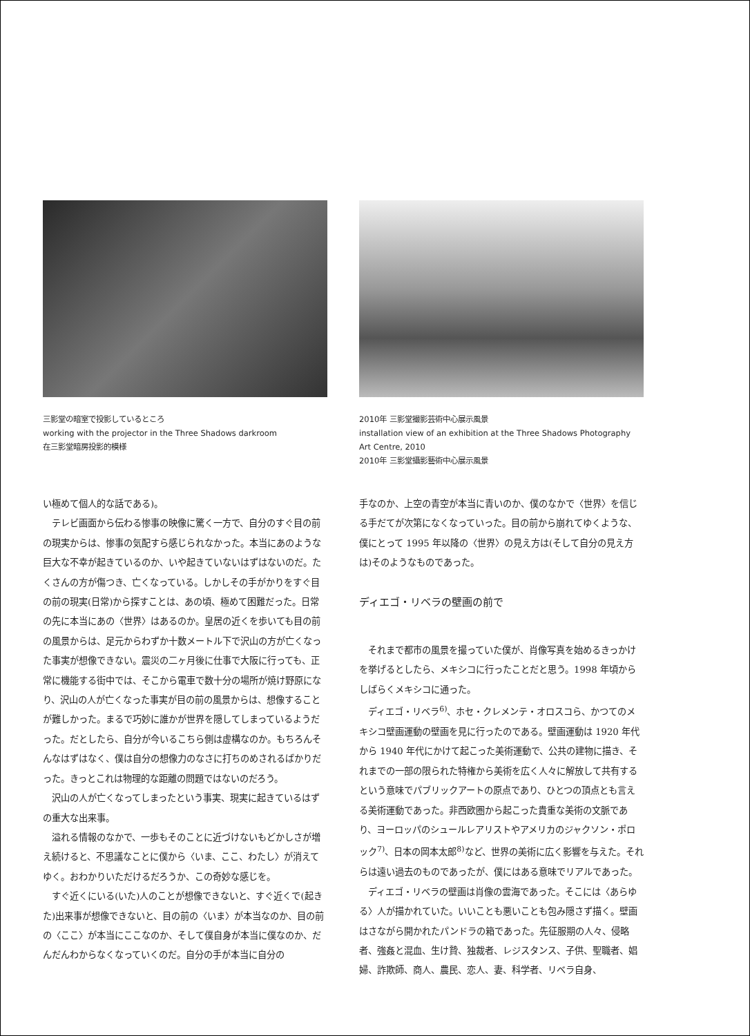三影堂の暗室で投影しているところ
working with the projector in the Three Shadows darkroom
在三影堂暗房投影的模様
2010年 三影堂撮影芸術中心展示風景
installation view of an exhibition at the Three Shadows Photography Art Centre, 2010
2010年 三影堂攝影藝術中心展示風景
い極めて個人的な話である)。
テレビ画面から伝わる惨事の映像に驚く一方で、自分のすぐ目の前の現実からは、惨事の気配すら感じられなかった。本当にあのような巨大な不幸が起きているのか、いや起きていないはずはないのだ。たくさんの方が傷つき、亡くなっている。しかしその手がかりをすぐ目の前の現実(日常)から探すことは、あの頃、極めて困難だった。日常の先に本当にあの〈世界〉はあるのか。皇居の近くを歩いても目の前の風景からは、足元からわずか十数メートル下で沢山の方が亡くなった事実が想像できない。震災の二ヶ月後に仕事で大阪に行っても、正常に機能する街中では、そこから電車で数十分の場所が焼け野原になり、沢山の人が亡くなった事実が目の前の風景からは、想像することが難しかった。まるで巧妙に誰かが世界を隠してしまっているようだった。だとしたら、自分が今いるこちら側は虚構なのか。もちろんそんなはずはなく、僕は自分の想像力のなさに打ちのめされるばかりだった。きっとこれは物理的な距離の問題ではないのだろう。
沢山の人が亡くなってしまったという事実、現実に起きているはずの重大な出来事。
溢れる情報のなかで、一歩もそのことに近づけないもどかしさが増え続けると、不思議なことに僕から〈いま、ここ、わたし〉が消えてゆく。おわかりいただけるだろうか、この奇妙な感じを。
すぐ近くにいる(いた)人のことが想像できないと、すぐ近くで(起きた)出来事が想像できないと、目の前の〈いま〉が本当なのか、目の前の〈ここ〉が本当にここなのか、そして僕自身が本当に僕なのか、だんだんわからなくなっていくのだ。自分の手が本当に自分の
手なのか、上空の青空が本当に青いのか、僕のなかで〈世界〉を信じる手だてが次第になくなっていった。目の前から崩れてゆくような、僕にとって 1995 年以降の〈世界〉の見え方は(そして自分の見え方は)そのようなものであった。
ディエゴ・リベラの壁画の前で
それまで都市の風景を撮っていた僕が、肖像写真を始めるきっかけを挙げるとしたら、メキシコに行ったことだと思う。1998 年頃からしばらくメキシコに通った。
ディエゴ・リベラ<sup>6)</sup>、ホセ・クレメンテ・オロスコら、かつてのメキシコ壁画運動の壁画を見に行ったのである。壁画運動は 1920 年代から 1940 年代にかけて起こった美術運動で、公共の建物に描き、それまでの一部の限られた特権から美術を広く人々に解放して共有するという意味でパブリックアートの原点であり、ひとつの頂点とも言える美術運動であった。非西欧圏から起こった貴重な美術の文脈であり、ヨーロッパのシュールレアリストやアメリカのジャクソン・ポロック<sup>7)</sup>、日本の岡本太郎<sup>8)</sup>など、世界の美術に広く影響を与えた。それらは遠い過去のものであったが、僕にはある意味でリアルであった。
ディエゴ・リベラの壁画は肖像の雲海であった。そこには〈あらゆる〉人が描かれていた。いいことも悪いことも包み隠さず描く。壁画はさながら開かれたパンドラの箱であった。先征服期の人々、侵略者、強姦と混血、生け贄、独裁者、レジスタンス、子供、聖職者、娼婦、詐欺師、商人、農民、恋人、妻、科学者、リベラ自身、